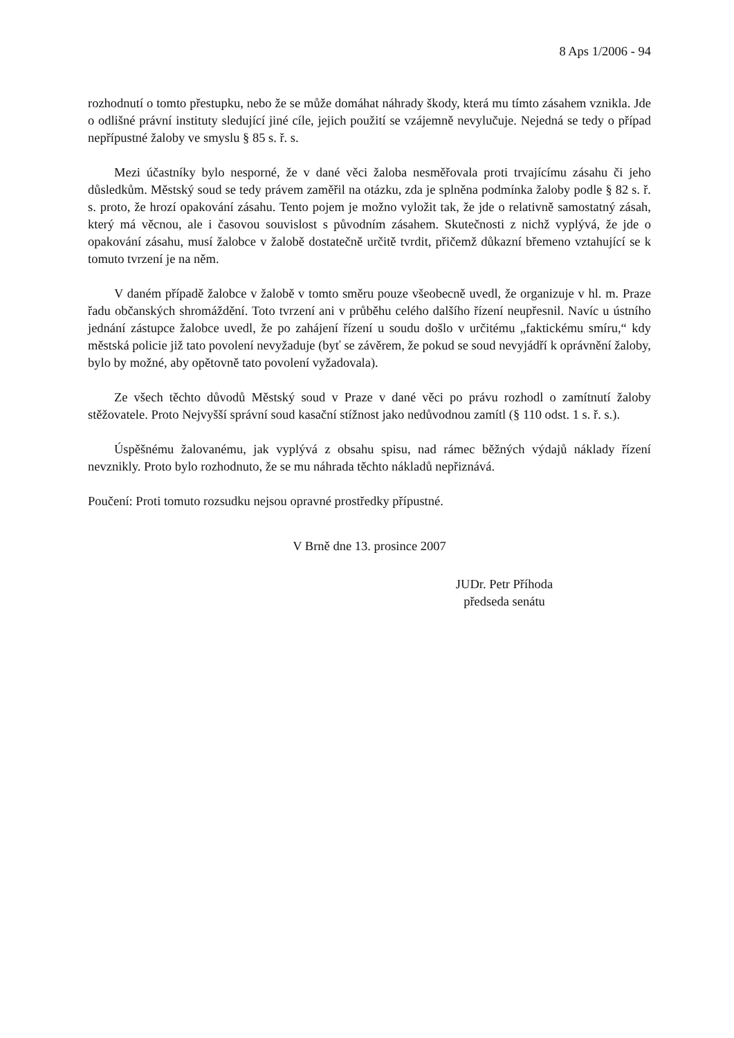8 Aps 1/2006 - 94
rozhodnutí o tomto přestupku, nebo že se může domáhat náhrady škody, která mu tímto zásahem vznikla. Jde o odlišné právní instituty sledující jiné cíle, jejich použití se vzájemně nevylučuje. Nejedná se tedy o případ nepřípustné žaloby ve smyslu § 85 s. ř. s.
Mezi účastníky bylo nesporné, že v dané věci žaloba nesměřovala proti trvajícímu zásahu či jeho důsledkům. Městský soud se tedy právem zaměřil na otázku, zda je splněna podmínka žaloby podle § 82 s. ř. s. proto, že hrozí opakování zásahu. Tento pojem je možno vyložit tak, že jde o relativně samostatný zásah, který má věcnou, ale i časovou souvislost s původním zásahem. Skutečnosti z nichž vyplývá, že jde o opakování zásahu, musí žalobce v žalobě dostatečně určitě tvrdit, přičemž důkazní břemeno vztahující se k tomuto tvrzení je na něm.
V daném případě žalobce v žalobě v tomto směru pouze všeobecně uvedl, že organizuje v hl. m. Praze řadu občanských shromáždění. Toto tvrzení ani v průběhu celého dalšího řízení neupřesnil. Navíc u ústního jednání zástupce žalobce uvedl, že po zahájení řízení u soudu došlo v určitému „faktickému smíru,“ kdy městská policie již tato povolení nevyžaduje (byť se závěrem, že pokud se soud nevyjádří k oprávnění žaloby, bylo by možné, aby opětovně tato povolení vyžadovala).
Ze všech těchto důvodů Městský soud v Praze v dané věci po právu rozhodl o zamítnutí žaloby stěžovatele. Proto Nejvyšší správní soud kasační stížnost jako nedůvodnou zamítl (§ 110 odst. 1 s. ř. s.).
Úspěšnému žalovanému, jak vyplývá z obsahu spisu, nad rámec běžných výdajů náklady řízení nevznikly. Proto bylo rozhodnuto, že se mu náhrada těchto nákladů nepřiznává.
Poučení: Proti tomuto rozsudku nejsou opravné prostředky přípustné.
V Brně dne 13. prosince 2007
JUDr. Petr Příhoda
předseda senátu